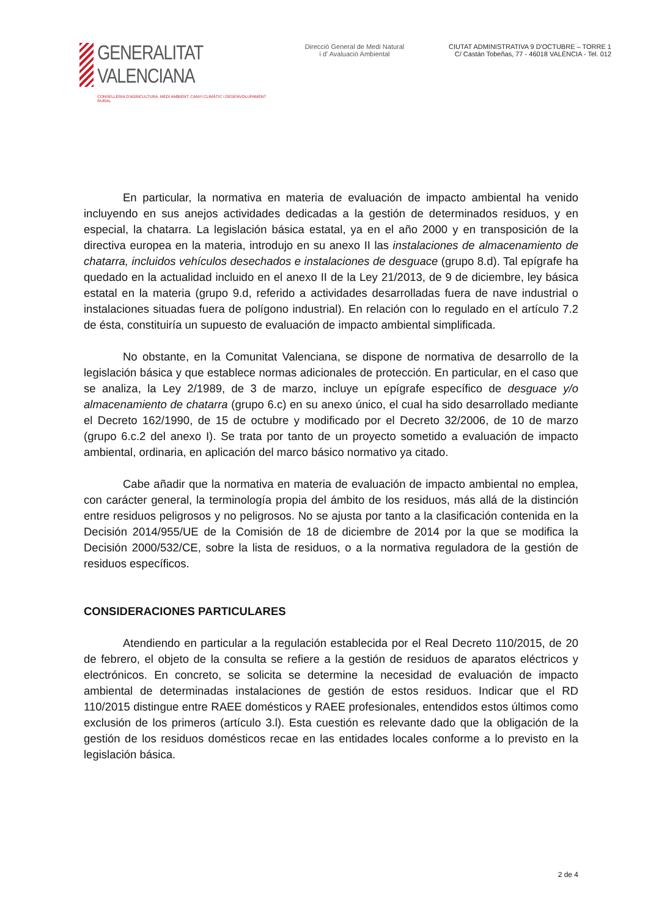GENERALITAT VALENCIANA
CONSELLERIA D'AGRICULTURA, MEDI AMBIENT, CANVI CLIMÀTIC I DESENVOLUPAMENT RURAL
Direcció General de Medi Natural
i d' Avaluació Ambiental
CIUTAT ADMINISTRATIVA 9 D'OCTUBRE – TORRE 1
C/ Castán Tobeñas, 77 - 46018 VALÈNCIA - Tel. 012
En particular, la normativa en materia de evaluación de impacto ambiental ha venido incluyendo en sus anejos actividades dedicadas a la gestión de determinados residuos, y en especial, la chatarra. La legislación básica estatal, ya en el año 2000 y en transposición de la directiva europea en la materia, introdujo en su anexo II las instalaciones de almacenamiento de chatarra, incluidos vehículos desechados e instalaciones de desguace (grupo 8.d). Tal epígrafe ha quedado en la actualidad incluido en el anexo II de la Ley 21/2013, de 9 de diciembre, ley básica estatal en la materia (grupo 9.d, referido a actividades desarrolladas fuera de nave industrial o instalaciones situadas fuera de polígono industrial). En relación con lo regulado en el artículo 7.2 de ésta, constituiría un supuesto de evaluación de impacto ambiental simplificada.
No obstante, en la Comunitat Valenciana, se dispone de normativa de desarrollo de la legislación básica y que establece normas adicionales de protección. En particular, en el caso que se analiza, la Ley 2/1989, de 3 de marzo, incluye un epígrafe específico de desguace y/o almacenamiento de chatarra (grupo 6.c) en su anexo único, el cual ha sido desarrollado mediante el Decreto 162/1990, de 15 de octubre y modificado por el Decreto 32/2006, de 10 de marzo (grupo 6.c.2 del anexo I). Se trata por tanto de un proyecto sometido a evaluación de impacto ambiental, ordinaria, en aplicación del marco básico normativo ya citado.
Cabe añadir que la normativa en materia de evaluación de impacto ambiental no emplea, con carácter general, la terminología propia del ámbito de los residuos, más allá de la distinción entre residuos peligrosos y no peligrosos. No se ajusta por tanto a la clasificación contenida en la Decisión 2014/955/UE de la Comisión de 18 de diciembre de 2014 por la que se modifica la Decisión 2000/532/CE, sobre la lista de residuos, o a la normativa reguladora de la gestión de residuos específicos.
CONSIDERACIONES PARTICULARES
Atendiendo en particular a la regulación establecida por el Real Decreto 110/2015, de 20 de febrero, el objeto de la consulta se refiere a la gestión de residuos de aparatos eléctricos y electrónicos. En concreto, se solicita se determine la necesidad de evaluación de impacto ambiental de determinadas instalaciones de gestión de estos residuos. Indicar que el RD 110/2015 distingue entre RAEE domésticos y RAEE profesionales, entendidos estos últimos como exclusión de los primeros (artículo 3.l). Esta cuestión es relevante dado que la obligación de la gestión de los residuos domésticos recae en las entidades locales conforme a lo previsto en la legislación básica.
2 de 4